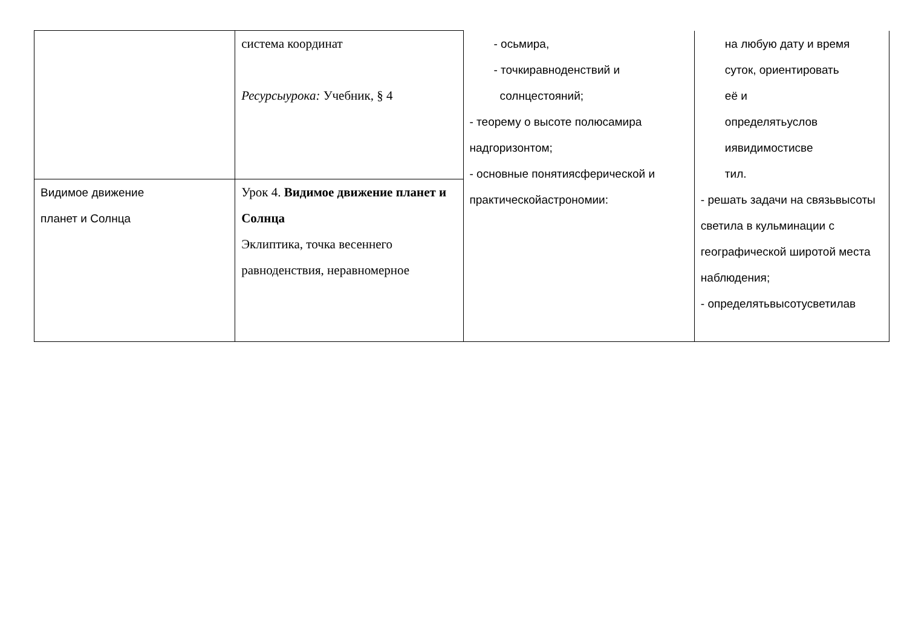| | система координат Ресурсыурока: Учебник, § 4 | - осьмира, - точкиравноденствий и солнцестояний; - теорему о высоте полюсамира надгоризонтом; - основные понятиясферической и практическойастрономии: | на любую дату и время суток, ориентировать её и определятьуслов иявидимостисве тил. - решать задачи на связьвысоты светила в кульминации с географической широтой места наблюдения; - определятьвысотусветилав |
| Видимое движение планет и Солнца | Урок 4. Видимое движение планет и Солнца Эклиптика, точка весеннего равноденствия, неравномерное | | |